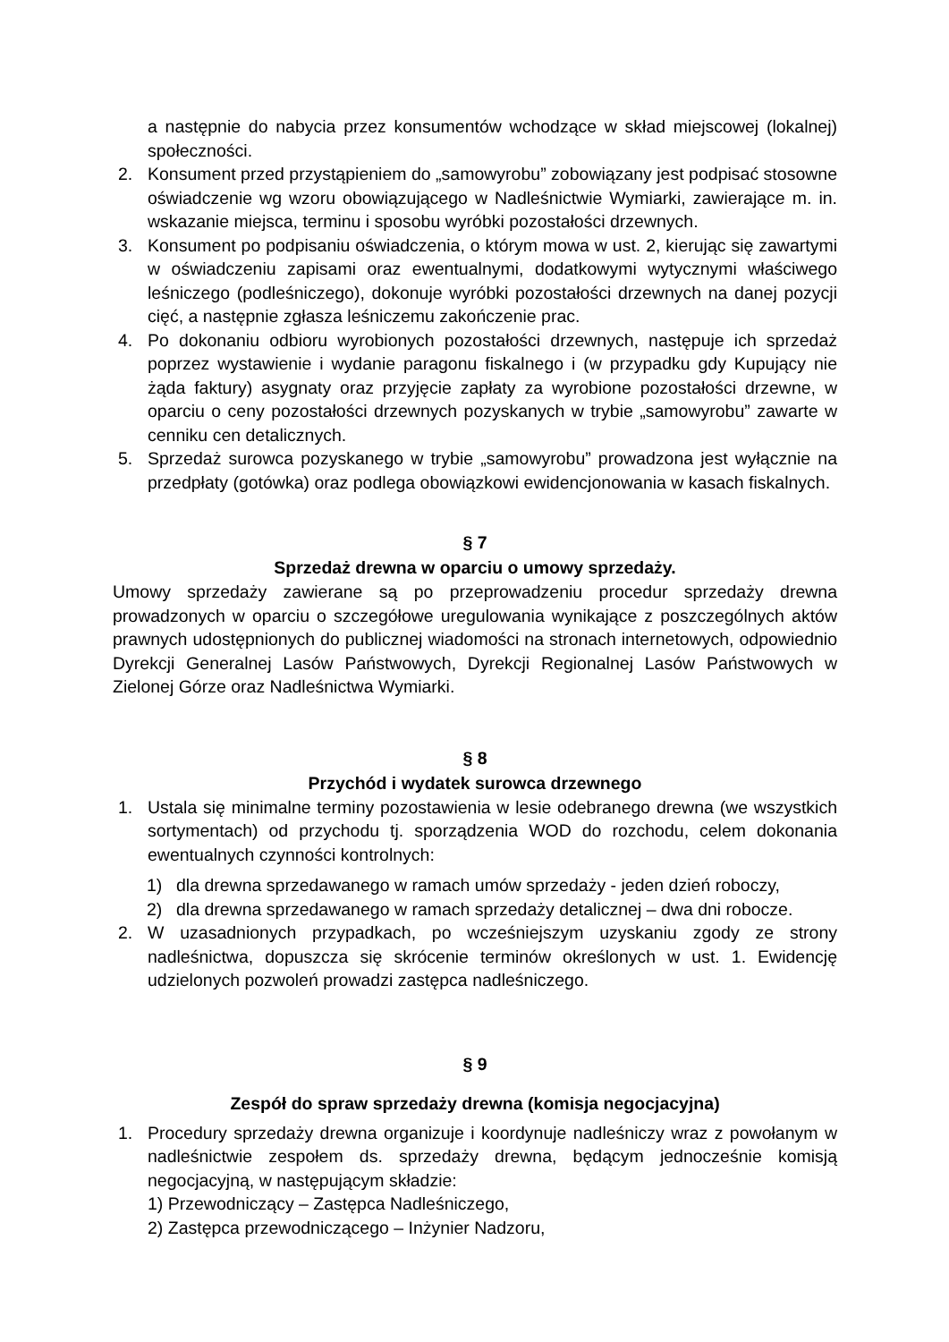a następnie do nabycia przez konsumentów wchodzące w skład miejscowej (lokalnej) społeczności.
2. Konsument przed przystąpieniem do „samowyrobu” zobowiązany jest podpisać stosowne oświadczenie wg wzoru obowiązującego w Nadleśnictwie Wymiarki, zawierające m. in. wskazanie miejsca, terminu i sposobu wyróbki pozostałości drzewnych.
3. Konsument po podpisaniu oświadczenia, o którym mowa w ust. 2, kierując się zawartymi w oświadczeniu zapisami oraz ewentualnymi, dodatkowymi wytycznymi właściwego leśniczego (podleśniczego), dokonuje wyróbki pozostałości drzewnych na danej pozycji cięć, a następnie zgłasza leśniczemu zakończenie prac.
4. Po dokonaniu odbioru wyrobionych pozostałości drzewnych, następuje ich sprzedaż poprzez wystawienie i wydanie paragonu fiskalnego i (w przypadku gdy Kupujący nie żąda faktury) asygnaty oraz przyjęcie zapłaty za wyrobione pozostałości drzewne, w oparciu o ceny pozostałości drzewnych pozyskanych w trybie „samowyrobu” zawarte w cenniku cen detalicznych.
5. Sprzedaż surowca pozyskanego w trybie „samowyrobu” prowadzona jest wyłącznie na przedpłaty (gotówka) oraz podlega obowiązkowi ewidencjonowania w kasach fiskalnych.
§ 7
Sprzedaż drewna w oparciu o umowy sprzedaży.
Umowy sprzedaży zawierane są po przeprowadzeniu procedur sprzedaży drewna prowadzonych w oparciu o szczegółowe uregulowania wynikające z poszczególnych aktów prawnych udostępnionych do publicznej wiadomości na stronach internetowych, odpowiednio Dyrekcji Generalnej Lasów Państwowych, Dyrekcji Regionalnej Lasów Państwowych w Zielonej Górze oraz Nadleśnictwa Wymiarki.
§ 8
Przychód i wydatek surowca drzewnego
1. Ustala się minimalne terminy pozostawienia w lesie odebranego drewna (we wszystkich sortymentach) od przychodu tj. sporządzenia WOD do rozchodu, celem dokonania ewentualnych czynności kontrolnych:
1) dla drewna sprzedawanego w ramach umów sprzedaży - jeden dzień roboczy,
2) dla drewna sprzedawanego w ramach sprzedaży detalicznej – dwa dni robocze.
2. W uzasadnionych przypadkach, po wcześniejszym uzyskaniu zgody ze strony nadleśnictwa, dopuszcza się skrócenie terminów określonych w ust. 1. Ewidencję udzielonych pozwoleń prowadzi zastępca nadleśniczego.
§ 9
Zespół do spraw sprzedaży drewna (komisja negocjacyjna)
1. Procedury sprzedaży drewna organizuje i koordynuje nadleśniczy wraz z powołanym w nadleśnictwie zespołem ds. sprzedaży drewna, będącym jednocześnie komisją negocjacyjną, w następującym składzie:
1) Przewodniczący – Zastępca Nadleśniczego,
2) Zastępca przewodniczącego – Inżynier Nadzoru,